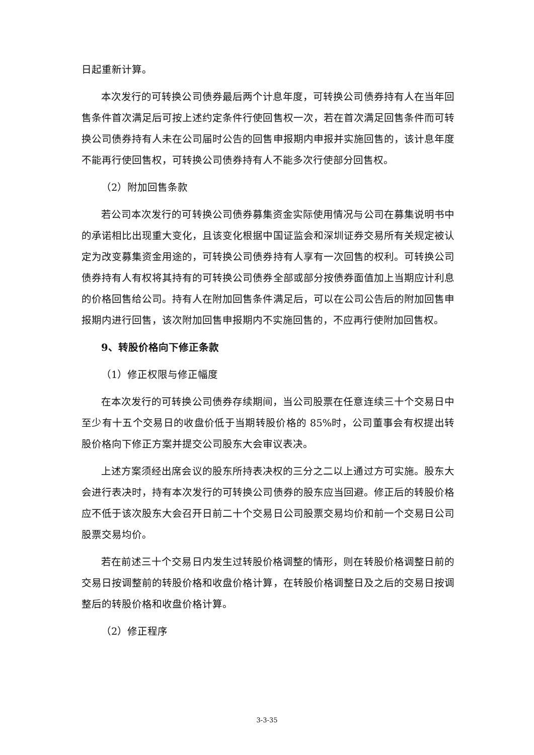日起重新计算。
本次发行的可转换公司债券最后两个计息年度，可转换公司债券持有人在当年回售条件首次满足后可按上述约定条件行使回售权一次，若在首次满足回售条件而可转换公司债券持有人未在公司届时公告的回售申报期内申报并实施回售的，该计息年度不能再行使回售权，可转换公司债券持有人不能多次行使部分回售权。
（2）附加回售条款
若公司本次发行的可转换公司债券募集资金实际使用情况与公司在募集说明书中的承诺相比出现重大变化，且该变化根据中国证监会和深圳证券交易所有关规定被认定为改变募集资金用途的，可转换公司债券持有人享有一次回售的权利。可转换公司债券持有人有权将其持有的可转换公司债券全部或部分按债券面值加上当期应计利息的价格回售给公司。持有人在附加回售条件满足后，可以在公司公告后的附加回售申报期内进行回售，该次附加回售申报期内不实施回售的，不应再行使附加回售权。
9、转股价格向下修正条款
（1）修正权限与修正幅度
在本次发行的可转换公司债券存续期间，当公司股票在任意连续三十个交易日中至少有十五个交易日的收盘价低于当期转股价格的 85%时，公司董事会有权提出转股价格向下修正方案并提交公司股东大会审议表决。
上述方案须经出席会议的股东所持表决权的三分之二以上通过方可实施。股东大会进行表决时，持有本次发行的可转换公司债券的股东应当回避。修正后的转股价格应不低于该次股东大会召开日前二十个交易日公司股票交易均价和前一个交易日公司股票交易均价。
若在前述三十个交易日内发生过转股价格调整的情形，则在转股价格调整日前的交易日按调整前的转股价格和收盘价格计算，在转股价格调整日及之后的交易日按调整后的转股价格和收盘价格计算。
（2）修正程序
3-3-35